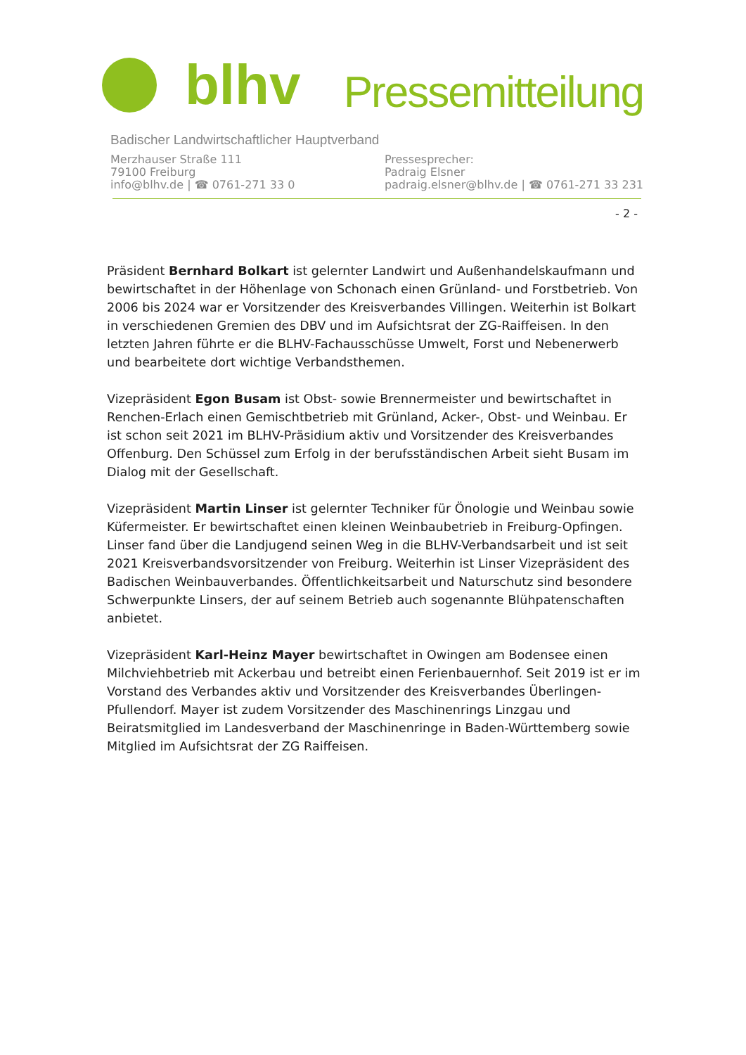blhv
Pressemitteilung
Badischer Landwirtschaftlicher Hauptverband
Merzhauser Straße 111
79100 Freiburg
info@blhv.de | ☎ 0761-271 33 0
Pressesprecher:
Padraig Elsner
padraig.elsner@blhv.de | ☎ 0761-271 33 231
- 2 -
Präsident Bernhard Bolkart ist gelernter Landwirt und Außenhandelskaufmann und bewirtschaftet in der Höhenlage von Schonach einen Grünland- und Forstbetrieb. Von 2006 bis 2024 war er Vorsitzender des Kreisverbandes Villingen. Weiterhin ist Bolkart in verschiedenen Gremien des DBV und im Aufsichtsrat der ZG-Raiffeisen. In den letzten Jahren führte er die BLHV-Fachausschüsse Umwelt, Forst und Nebenerwerb und bearbeitete dort wichtige Verbandsthemen.
Vizepräsident Egon Busam ist Obst- sowie Brennermeister und bewirtschaftet in Renchen-Erlach einen Gemischtbetrieb mit Grünland, Acker-, Obst- und Weinbau. Er ist schon seit 2021 im BLHV-Präsidium aktiv und Vorsitzender des Kreisverbandes Offenburg. Den Schüssel zum Erfolg in der berufsständischen Arbeit sieht Busam im Dialog mit der Gesellschaft.
Vizepräsident Martin Linser ist gelernter Techniker für Önologie und Weinbau sowie Küfermeister. Er bewirtschaftet einen kleinen Weinbaubetrieb in Freiburg-Opfingen. Linser fand über die Landjugend seinen Weg in die BLHV-Verbandsarbeit und ist seit 2021 Kreisverbandsvorsitzender von Freiburg. Weiterhin ist Linser Vizepräsident des Badischen Weinbauverbandes. Öffentlichkeitsarbeit und Naturschutz sind besondere Schwerpunkte Linsers, der auf seinem Betrieb auch sogenannte Blühpatenschaften anbietet.
Vizepräsident Karl-Heinz Mayer bewirtschaftet in Owingen am Bodensee einen Milchviehbetrieb mit Ackerbau und betreibt einen Ferienbauernhof. Seit 2019 ist er im Vorstand des Verbandes aktiv und Vorsitzender des Kreisverbandes Überlingen-Pfullendorf. Mayer ist zudem Vorsitzender des Maschinenrings Linzgau und Beiratsmitglied im Landesverband der Maschinenringe in Baden-Württemberg sowie Mitglied im Aufsichtsrat der ZG Raiffeisen.